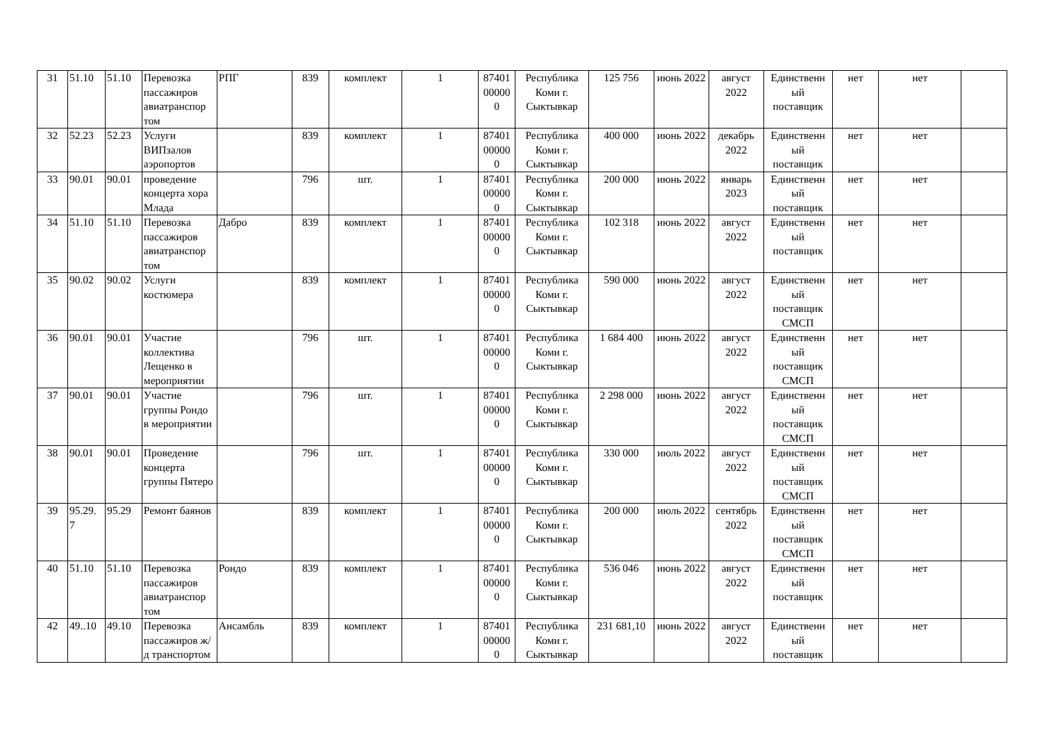| 31 | 51.10 | 51.10 | Перевозка пассажиров авиатранспор том | РПГ | 839 | комплект | 1 | 87401 00000 0 | Республика Коми г. Сыктывкар | 125 756 | июнь 2022 | август 2022 | Единственн ый поставщик | нет | нет | |
| 32 | 52.23 | 52.23 | Услуги ВИПзалов аэропортов | | 839 | комплект | 1 | 87401 00000 0 | Республика Коми г. Сыктывкар | 400 000 | июнь 2022 | декабрь 2022 | Единственн ый поставщик | нет | нет | |
| 33 | 90.01 | 90.01 | проведение концерта хора Млада | | 796 | шт. | 1 | 87401 00000 0 | Республика Коми г. Сыктывкар | 200 000 | июнь 2022 | январь 2023 | Единственн ый поставщик | нет | нет | |
| 34 | 51.10 | 51.10 | Перевозка пассажиров авиатранспор том | Дабро | 839 | комплект | 1 | 87401 00000 0 | Республика Коми г. Сыктывкар | 102 318 | июнь 2022 | август 2022 | Единственн ый поставщик | нет | нет | |
| 35 | 90.02 | 90.02 | Услуги костюмера | | 839 | комплект | 1 | 87401 00000 0 | Республика Коми г. Сыктывкар | 590 000 | июнь 2022 | август 2022 | Единственн ый поставщик СМСП | нет | нет | |
| 36 | 90.01 | 90.01 | Участие коллектива Лещенко в мероприятии | | 796 | шт. | 1 | 87401 00000 0 | Республика Коми г. Сыктывкар | 1 684 400 | июнь 2022 | август 2022 | Единственн ый поставщик СМСП | нет | нет | |
| 37 | 90.01 | 90.01 | Участие группы Рондо в мероприятии | | 796 | шт. | 1 | 87401 00000 0 | Республика Коми г. Сыктывкар | 2 298 000 | июнь 2022 | август 2022 | Единственн ый поставщик СМСП | нет | нет | |
| 38 | 90.01 | 90.01 | Проведение концерта группы Пятеро | | 796 | шт. | 1 | 87401 00000 0 | Республика Коми г. Сыктывкар | 330 000 | июль 2022 | август 2022 | Единственн ый поставщик СМСП | нет | нет | |
| 39 | 95.29. 7 | 95.29 | Ремонт баянов | | 839 | комплект | 1 | 87401 00000 0 | Республика Коми г. Сыктывкар | 200 000 | июль 2022 | сентябрь 2022 | Единственн ый поставщик СМСП | нет | нет | |
| 40 | 51.10 | 51.10 | Перевозка пассажиров авиатранспор том | Рондо | 839 | комплект | 1 | 87401 00000 0 | Республика Коми г. Сыктывкар | 536 046 | июнь 2022 | август 2022 | Единственн ый поставщик | нет | нет | |
| 42 | 49..10 | 49.10 | Перевозка пассажиров ж/д транспортом | Ансамбль | 839 | комплект | 1 | 87401 00000 0 | Республика Коми г. Сыктывкар | 231 681,10 | июнь 2022 | август 2022 | Единственн ый поставщик | нет | нет | |